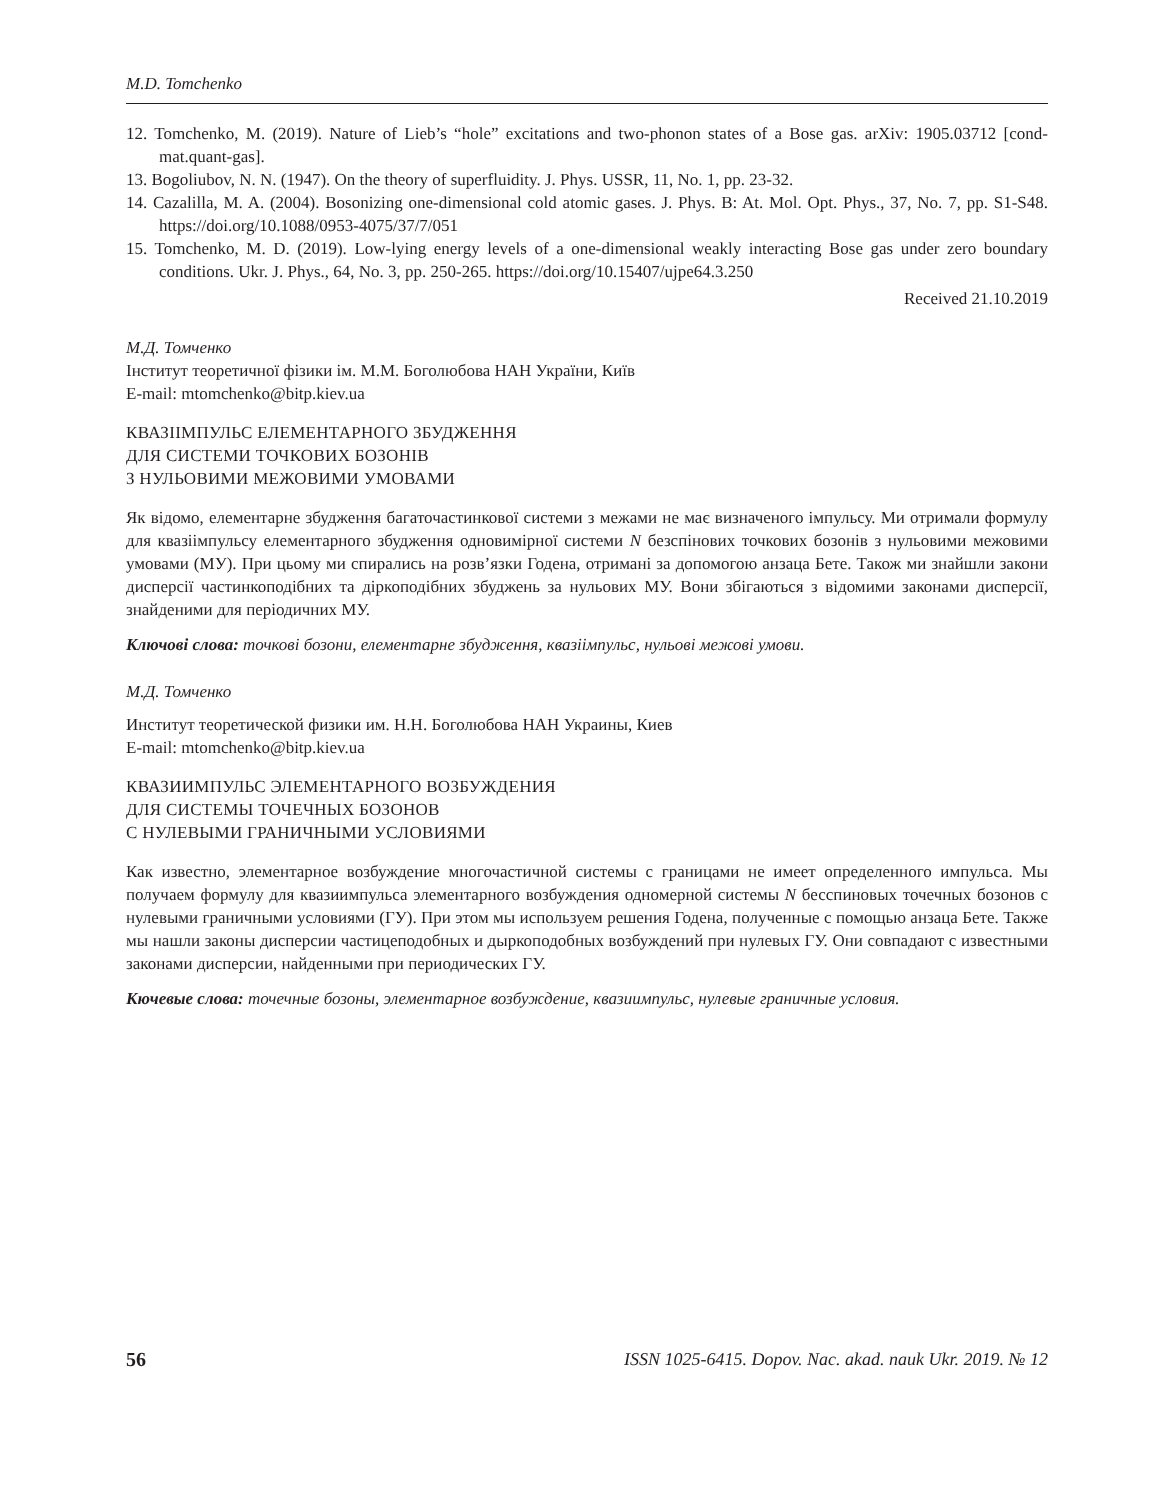M.D. Tomchenko
12. Tomchenko, M. (2019). Nature of Lieb’s “hole” excitations and two-phonon states of a Bose gas. arXiv: 1905.03712 [cond-mat.quant-gas].
13. Bogoliubov, N. N. (1947). On the theory of superfluidity. J. Phys. USSR, 11, No. 1, pp. 23-32.
14. Cazalilla, M. A. (2004). Bosonizing one-dimensional cold atomic gases. J. Phys. B: At. Mol. Opt. Phys., 37, No. 7, pp. S1-S48. https://doi.org/10.1088/0953-4075/37/7/051
15. Tomchenko, M. D. (2019). Low-lying energy levels of a one-dimensional weakly interacting Bose gas under zero boundary conditions. Ukr. J. Phys., 64, No. 3, pp. 250-265. https://doi.org/10.15407/ujpe64.3.250
Received 21.10.2019
М.Д. Томченко
Інститут теоретичної фізики ім. М.М. Боголюбова НАН України, Київ
E-mail: mtomchenko@bitp.kiev.ua
КВАЗІІМПУЛЬС ЕЛЕМЕНТАРНОГО ЗБУДЖЕННЯ
ДЛЯ СИСТЕМИ ТОЧКОВИХ БОЗОНІВ
З НУЛЬОВИМИ МЕЖОВИМИ УМОВАМИ
Як відомо, елементарне збудження багаточастинкової системи з межами не має визначеного імпульсу. Ми отримали формулу для квазіімпульсу елементарного збудження одновимірної системи N безспінових точкових бозонів з нульовими межовими умовами (МУ). При цьому ми спирались на розв’язки Годена, отримані за допомогою анзаца Бете. Також ми знайшли закони дисперсії частинкоподібних та діркоподібних збуджень за нульових МУ. Вони збігаються з відомими законами дисперсії, знайденими для періодичних МУ.
Ключові слова: точкові бозони, елементарне збудження, квазіімпульс, нульові межові умови.
М.Д. Томченко
Институт теоретической физики им. Н.Н. Боголюбова НАН Украины, Киев
E-mail: mtomchenko@bitp.kiev.ua
КВАЗИИМПУЛЬС ЭЛЕМЕНТАРНОГО ВОЗБУЖДЕНИЯ
ДЛЯ СИСТЕМЫ ТОЧЕЧНЫХ БОЗОНОВ
С НУЛЕВЫМИ ГРАНИЧНЫМИ УСЛОВИЯМИ
Как известно, элементарное возбуждение многочастичной системы с границами не имеет определенного импульса. Мы получаем формулу для квазиимпульса элементарного возбуждения одномерной системы N бесспиновых точечных бозонов с нулевыми граничными условиями (ГУ). При этом мы используем решения Годена, полученные с помощью анзаца Бете. Также мы нашли законы дисперсии частицеподобных и дыркоподобных возбуждений при нулевых ГУ. Они совпадают с известными законами дисперсии, найденными при периодических ГУ.
Кючевые слова: точечные бозоны, элементарное возбуждение, квазиимпульс, нулевые граничные условия.
56 ISSN 1025-6415. Dopov. Nac. akad. nauk Ukr. 2019. № 12